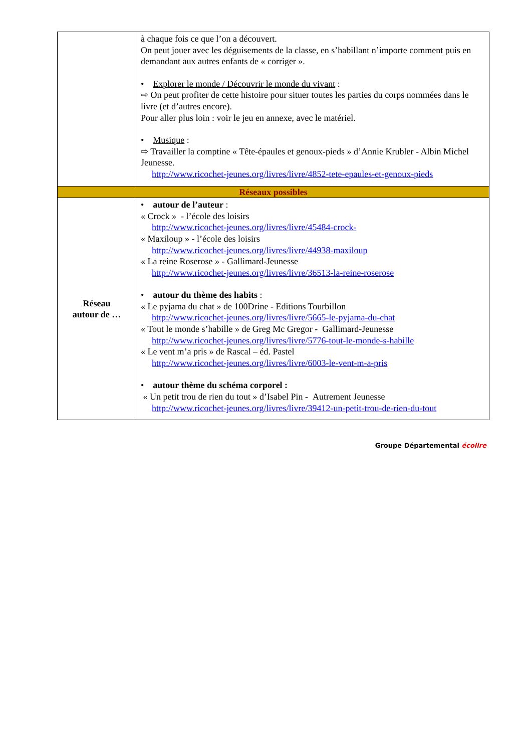| | à chaque fois ce que l’on a découvert. On peut jouer avec les déguisements de la classe, en s’habillant n’importe comment puis en demandant aux autres enfants de « corriger ». • Explorer le monde / Découvrir le monde du vivant : ⇨ On peut profiter de cette histoire pour situer toutes les parties du corps nommées dans le livre (et d’autres encore). Pour aller plus loin : voir le jeu en annexe, avec le matériel. • Musique : ⇨ Travailler la comptine « Tête-épaules et genoux-pieds » d’Annie Krubler - Albin Michel Jeunesse. http://www.ricochet-jeunes.org/livres/livre/4852-tete-epaules-et-genoux-pieds |
| Réseaux possibles | |
| Réseau autour de … | • autour de l’auteur : « Crock » - l’école des loisirs http://www.ricochet-jeunes.org/livres/livre/45484-crock- « Maxiloup » - l’école des loisirs http://www.ricochet-jeunes.org/livres/livre/44938-maxiloup « La reine Roserose » - Gallimard-Jeunesse http://www.ricochet-jeunes.org/livres/livre/36513-la-reine-roserose • autour du thème des habits : « Le pyjama du chat » de 100Drine - Editions Tourbillon http://www.ricochet-jeunes.org/livres/livre/5665-le-pyjama-du-chat « Tout le monde s’habille » de Greg Mc Gregor - Gallimard-Jeunesse http://www.ricochet-jeunes.org/livres/livre/5776-tout-le-monde-s-habille « Le vent m’a pris » de Rascal – éd. Pastel http://www.ricochet-jeunes.org/livres/livre/6003-le-vent-m-a-pris • autour thème du schéma corporel : « Un petit trou de rien du tout » d’Isabel Pin - Autrement Jeunesse http://www.ricochet-jeunes.org/livres/livre/39412-un-petit-trou-de-rien-du-tout |
Groupe Départemental écolire